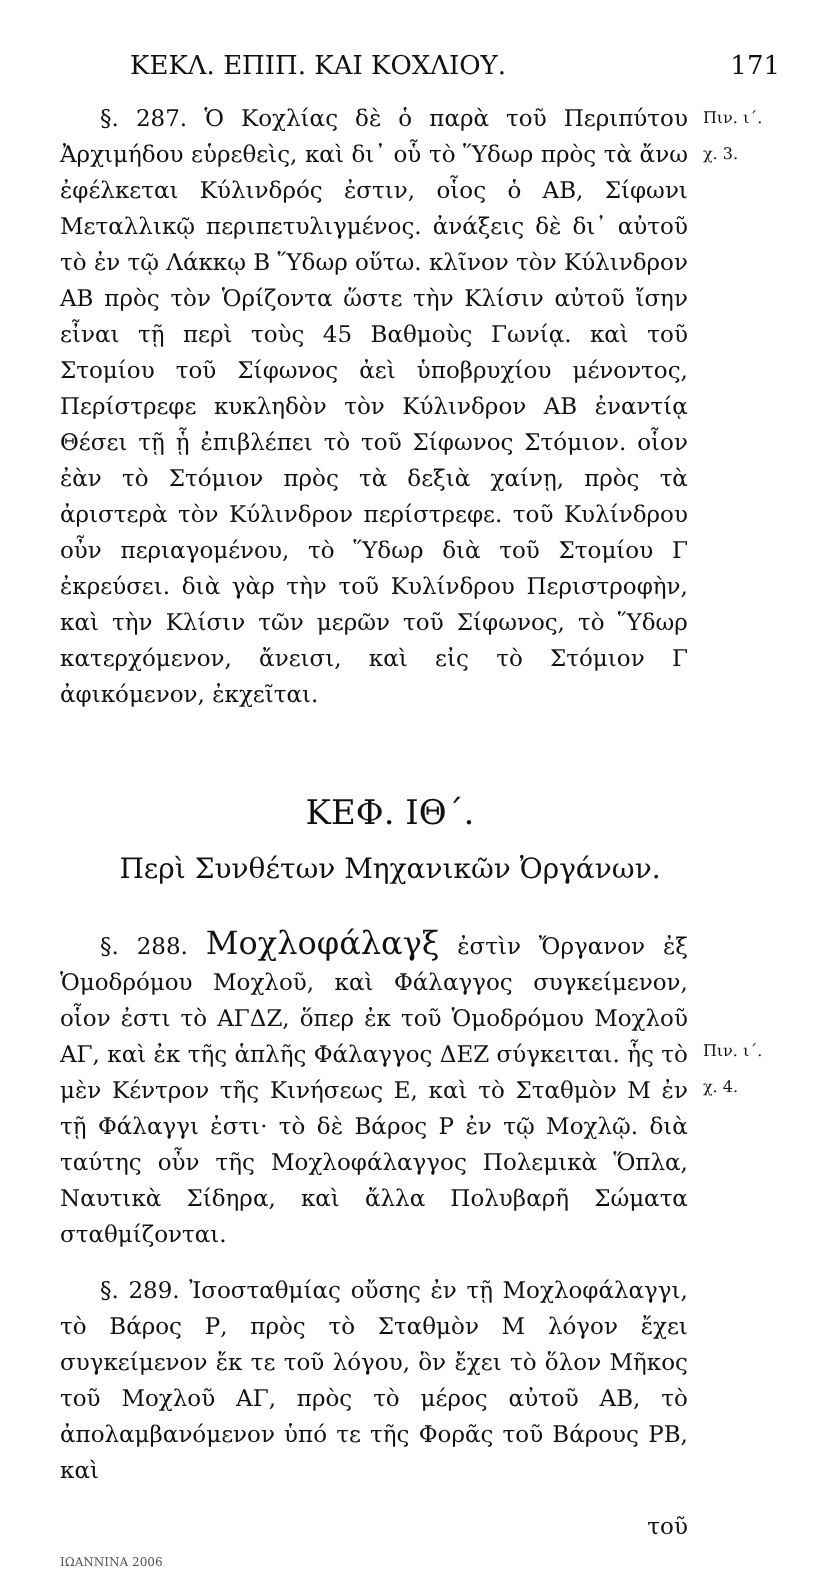ΚΕΚΛ. ΕΠΙΠ. ΚΑΙ ΚΟΧΛΙΟΥ. 171
§. 287. Ὁ Κοχλίας δὲ ὁ παρὰ τοῦ Περιπύτου Ἀρχιμήδου εὑρεθεὶς, καὶ δι᾽ οὗ τὸ Ὕδωρ πρὸς τὰ ἄνω ἐφέλκεται Κύλινδρός ἐστιν, οἷος ὁ ΑΒ, Σίφωνι Μεταλλικῷ περιπετυλιγμένος. ἀνάξεις δὲ δι᾽ αὐτοῦ τὸ ἐν τῷ Λάκκῳ Β Ὕδωρ οὕτω. κλῖνον τὸν Κύλινδρον ΑΒ πρὸς τὸν Ὁρίζοντα ὥστε τὴν Κλίσιν αὐτοῦ ἴσην εἶναι τῇ περὶ τοὺς 45 Βαθμοὺς Γωνίᾳ. καὶ τοῦ Στομίου τοῦ Σίφωνος ἀεὶ ὑποβρυχίου μένοντος, Περίστρεφε κυκληδὸν τὸν Κύλινδρον ΑΒ ἐναντίᾳ Θέσει τῇ ᾗ ἐπιβλέπει τὸ τοῦ Σίφωνος Στόμιον. οἷον ἐὰν τὸ Στόμιον πρὸς τὰ δεξιὰ χαίνῃ, πρὸς τὰ ἀριστερὰ τὸν Κύλινδρον περίστρεφε. τοῦ Κυλίνδρου οὖν περιαγομένου, τὸ Ὕδωρ διὰ τοῦ Στομίου Γ ἐκρεύσει. διὰ γὰρ τὴν τοῦ Κυλίνδρου Περιστροφὴν, καὶ τὴν Κλίσιν τῶν μερῶν τοῦ Σίφωνος, τὸ Ὕδωρ κατερχόμενον, ἄνεισι, καὶ εἰς τὸ Στόμιον Γ ἀφικόμενον, ἐκχεῖται.
Πιν. ι΄.
χ. 3.
ΚΕΦ. ΙΘ΄.
Περὶ Συνθέτων Μηχανικῶν Ὀργάνων.
§. 288. Μοχλοφάλαγξ ἐστὶν Ὄργανον ἐξ Ὁμοδρόμου Μοχλοῦ, καὶ Φάλαγγος συγκείμενον, οἷον ἐστι τὸ ΑΓΔΖ, ὅπερ ἐκ τοῦ Ὁμοδρόμου Μοχλοῦ ΑΓ, καὶ ἐκ τῆς ἁπλῆς Φάλαγγος ΔΕΖ σύγκειται. ἧς τὸ μὲν Κέντρον τῆς Κινήσεως Ε, καὶ τὸ Σταθμὸν Μ ἐν τῇ Φάλαγγι ἐστι· τὸ δὲ Βάρος Ρ ἐν τῷ Μοχλῷ. διὰ ταύτης οὖν τῆς Μοχλοφάλαγγος Πολεμικὰ Ὅπλα, Ναυτικὰ Σίδηρα, καὶ ἄλλα Πολυβαρῆ Σώματα σταθμίζονται.
§. 289. Ἰσοσταθμίας οὔσης ἐν τῇ Μοχλοφάλαγγι, τὸ Βάρος Ρ, πρὸς τὸ Σταθμὸν Μ λόγον ἔχει συγκείμενον ἔκ τε τοῦ λόγου, ὃν ἔχει τὸ ὅλον Μῆκος τοῦ Μοχλοῦ ΑΓ, πρὸς τὸ μέρος αὐτοῦ ΑΒ, τὸ ἀπολαμβανόμενον ὑπό τε τῆς Φορᾶς τοῦ Βάρους ΡΒ, καὶ
τοῦ
ΙΩΑΝΝΙΝΑ 2006
Πιν. ι΄.
χ. 4.